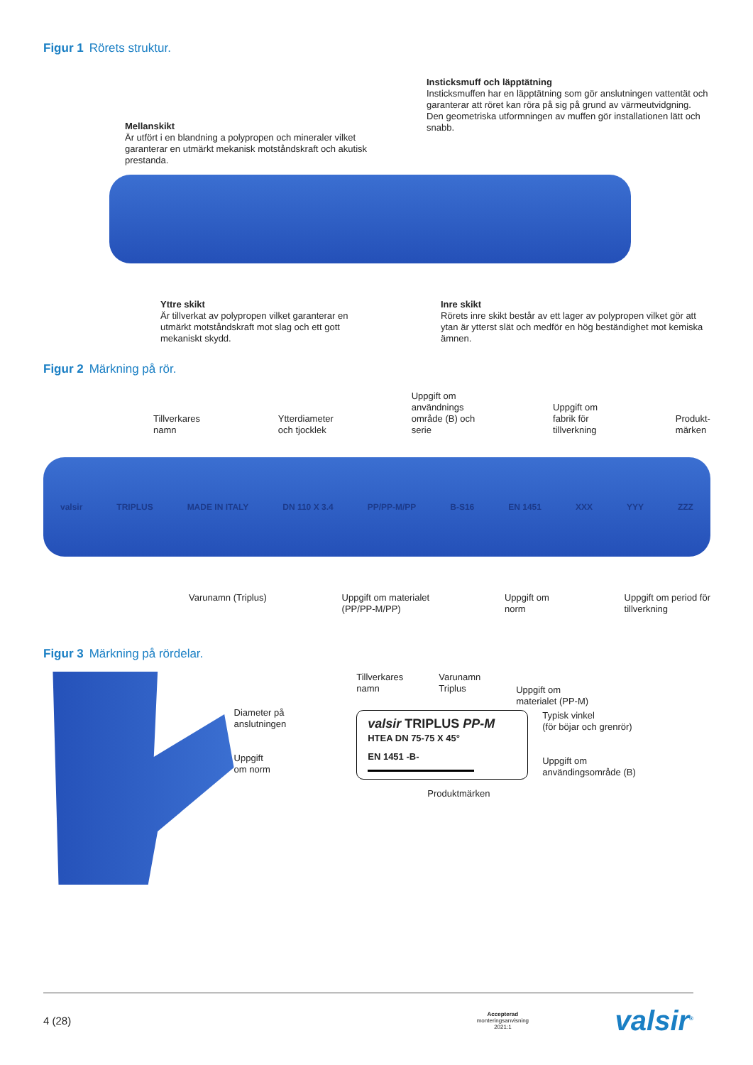Figur 1 Rörets struktur.
Mellanskikt
Är utfört i en blandning a polypropen och mineraler vilket garanterar en utmärkt mekanisk motståndskraft och akutisk prestanda.
Insticksmuff och läpptätning
Insticksmuffen har en läpptätning som gör anslutningen vattentät och garanterar att röret kan röra på sig på grund av värmeutvidgning. Den geometriska utformningen av muffen gör installationen lätt och snabb.
Yttre skikt
Är tillverkat av polypropen vilket garanterar en utmärkt motståndskraft mot slag och ett gott mekaniskt skydd.
Inre skikt
Rörets inre skikt består av ett lager av polypropen vilket gör att ytan är ytterst slät och medför en hög beständighet mot kemiska ämnen.
Figur 2 Märkning på rör.
Tillverkares
namn
Ytterdiameter
och tjocklek
Uppgift om
användnings
område (B) och
serie
Uppgift om
fabrik för
tillverkning
Produkt-
märken
valsir TRIPLUS MADE IN ITALY DN 110 X 3.4 PP/PP-M/PP B-S16 EN 1451 XXX YYY ZZZ
Varunamn (Triplus) Uppgift om materialet
(PP/PP-M/PP)
Uppgift om
norm
Uppgift om period för
tillverkning
Figur 3 Märkning på rördelar.
Diameter på
anslutningen
Uppgift
om norm
Tillverkares
namn Varunamn
Triplus Uppgift om
materialet (PP-M)
valsir TRIPLUS PP-M
HTEA DN 75-75 X 45°
EN 1451 -B-
Typisk vinkel
(för böjar och grenrör)
Uppgift om
användingsområde (B)
Produktmärken
4 (28) Accepterad
monteringsanvisning
2021:1 valsir<sup>®</sup>